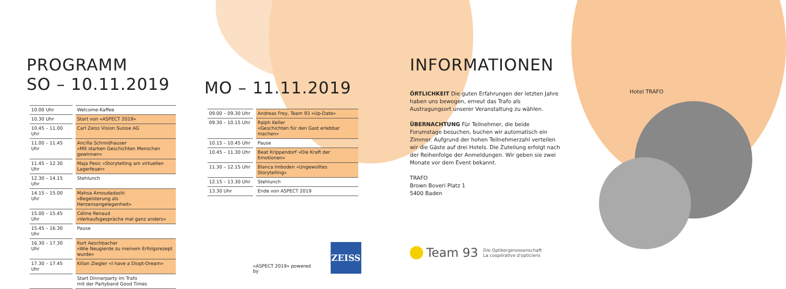PROGRAMM
SO – 10.11.2019
| 10.00 Uhr | Welcome-Kaffee |
| 10.30 Uhr | Start von «ASPECT 2019» |
| 10.45 – 11.00 Uhr | Carl Zeiss Vision Suisse AG |
| 11.00 – 11.45 Uhr | Ancilla Schmidhauser «Mit starken Geschichten Menschen gewinnen» |
| 11.45 – 12.30 Uhr | Maja Pesic «Storytelling am virtuellen Lagerfeuer» |
| 12.30 – 14.15 Uhr | Stehlunch |
| 14.15 – 15.00 Uhr | Mahsa Amoudadashi «Begeisterung als Herzensangelegenheit» |
| 15.00 – 15.45 Uhr | Céline Renaud «Verkaufsgespräche mal ganz anders» |
| 15.45 – 16.30 Uhr | Pause |
| 16.30 – 17.30 Uhr | Kurt Aeschbacher «Wie Neugierde zu meinem Erfolgsrezept wurde» |
| 17.30 – 17.45 Uhr | Kilian Ziegler «I have a Diopt-Dream» |
| | Start Dinnerparty im Trafo mit der Partyband Good Times |
MO – 11.11.2019
| 09.00 – 09.30 Uhr | Andreas Frey, Team 93 «Up-Date» |
| 09.30 – 10.15 Uhr | Ralph Keller «Geschichten für den Gast erlebbar machen» |
| 10.15 – 10.45 Uhr | Pause |
| 10.45 – 11.30 Uhr | Beat Krippendorf «Die Kraft der Emotionen» |
| 11.30 – 12.15 Uhr | Blanca Imboden «Ungewolltes Storytelling» |
| 12.15 – 13.30 Uhr | Stehlunch |
| 13.30 Uhr | Ende von ASPECT 2019 |
«ASPECT 2019» powered by
ZEISS
INFORMATIONEN
ÖRTLICHKEIT Die guten Erfahrungen der letzten Jahre haben uns bewogen, erneut das Trafo als Austragungsort unserer Veranstaltung zu wählen.
ÜBERNACHTUNG Für Teilnehmer, die beide Forumstage besuchen, buchen wir automatisch ein Zimmer. Aufgrund der hohen Teilnehmerzahl verteilen wir die Gäste auf drei Hotels. Die Zuteilung erfolgt nach der Reihenfolge der Anmeldungen. Wir geben sie zwei Monate vor dem Event bekannt.
TRAFO
Brown Boveri Platz 1
5400 Baden
Team 93 Die Optikergenossenschaft
La coopérative d'opticiens
Hotel TRAFO